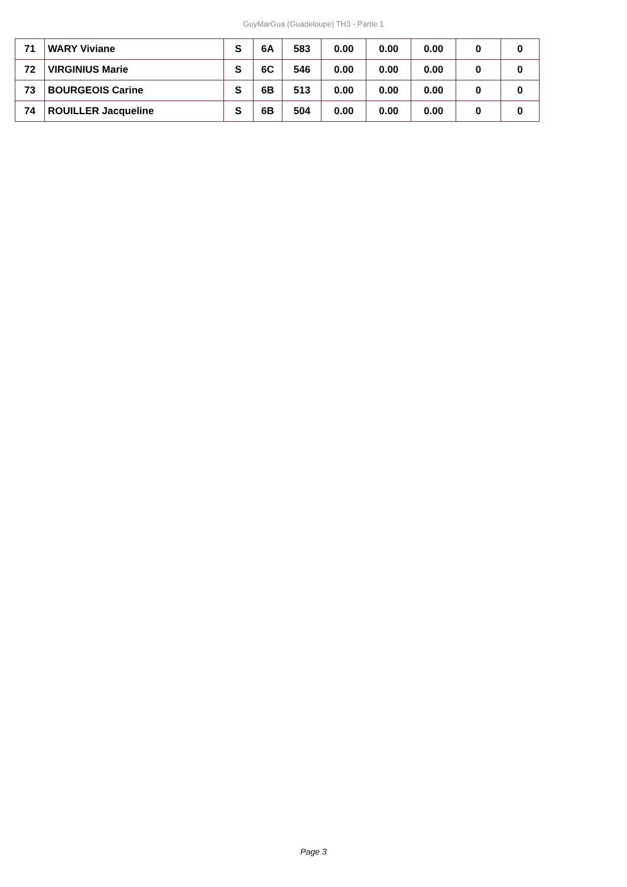GuyMarGua (Guadeloupe) TH3 - Partie 1
| 71 | WARY Viviane | S | 6A | 583 | 0.00 | 0.00 | 0.00 | 0 | 0 |
| 72 | VIRGINIUS Marie | S | 6C | 546 | 0.00 | 0.00 | 0.00 | 0 | 0 |
| 73 | BOURGEOIS Carine | S | 6B | 513 | 0.00 | 0.00 | 0.00 | 0 | 0 |
| 74 | ROUILLER Jacqueline | S | 6B | 504 | 0.00 | 0.00 | 0.00 | 0 | 0 |
Page 3